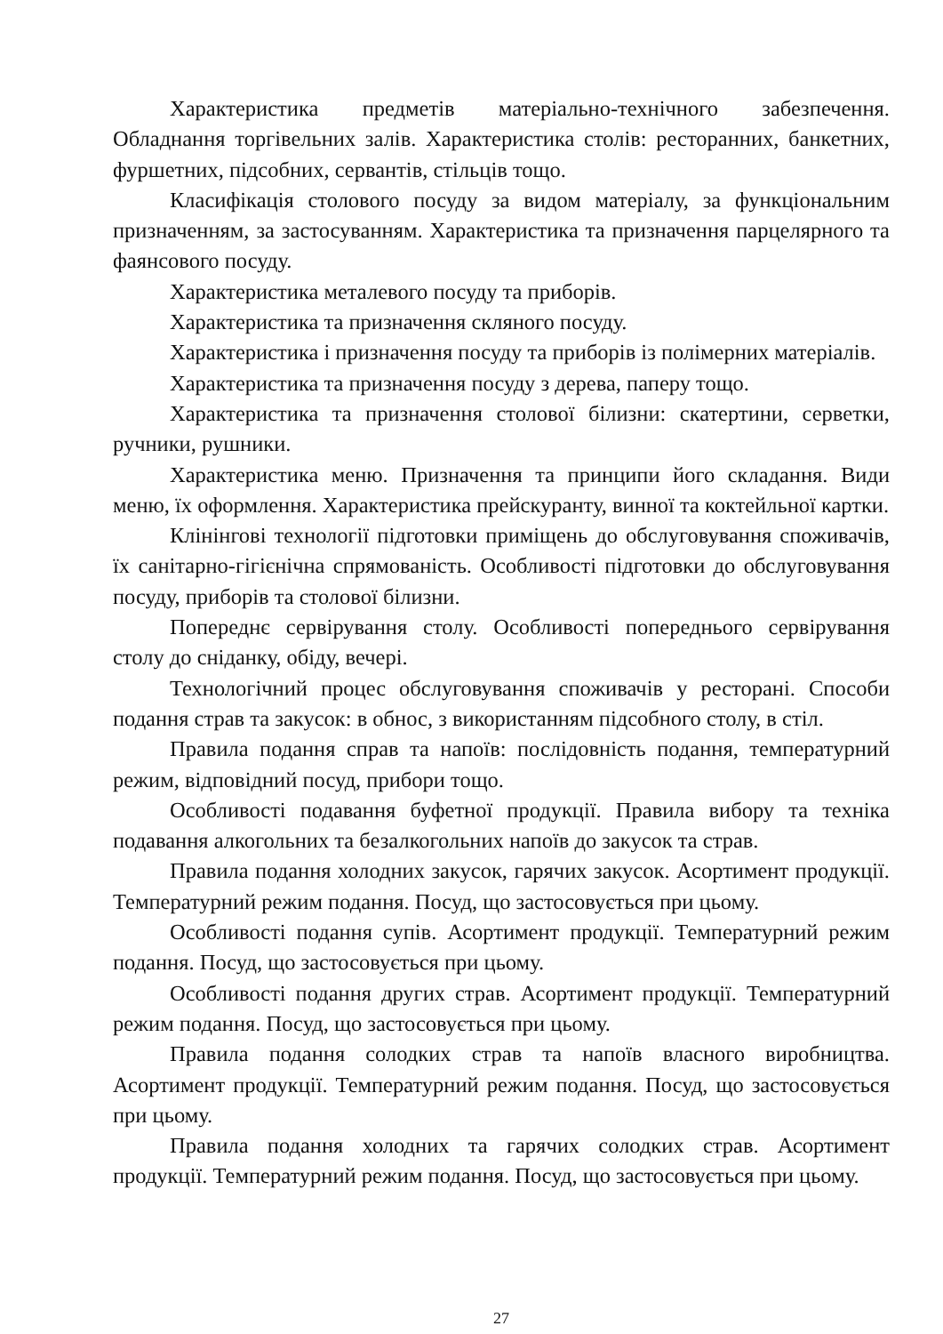Характеристика предметів матеріально-технічного забезпечення. Обладнання торгівельних залів. Характеристика столів: ресторанних, банкетних, фуршетних, підсобних, сервантів, стільців тощо.
Класифікація столового посуду за видом матеріалу, за функціональним призначенням, за застосуванням. Характеристика та призначення парцелярного та фаянсового посуду.
Характеристика металевого посуду та приборів.
Характеристика та призначення скляного посуду.
Характеристика і призначення посуду та приборів із полімерних матеріалів.
Характеристика та призначення посуду з дерева, паперу тощо.
Характеристика та призначення столової білизни: скатертини, серветки, ручники, рушники.
Характеристика меню. Призначення та принципи його складання. Види меню, їх оформлення. Характеристика прейскуранту, винної та коктейльної картки.
Клінінгові технології підготовки приміщень до обслуговування споживачів, їх санітарно-гігієнічна спрямованість. Особливості підготовки до обслуговування посуду, приборів та столової білизни.
Попереднє сервірування столу. Особливості попереднього сервірування столу до сніданку, обіду, вечері.
Технологічний процес обслуговування споживачів у ресторані. Способи подання страв та закусок: в обнос, з використанням підсобного столу, в стіл.
Правила подання справ та напоїв: послідовність подання, температурний режим, відповідний посуд, прибори тощо.
Особливості подавання буфетної продукції. Правила вибору та техніка подавання алкогольних та безалкогольних напоїв до закусок та страв.
Правила подання холодних закусок, гарячих закусок. Асортимент продукції. Температурний режим подання. Посуд, що застосовується при цьому.
Особливості подання супів. Асортимент продукції. Температурний режим подання. Посуд, що застосовується при цьому.
Особливості подання других страв. Асортимент продукції. Температурний режим подання. Посуд, що застосовується при цьому.
Правила подання солодких страв та напоїв власного виробництва. Асортимент продукції. Температурний режим подання. Посуд, що застосовується при цьому.
Правила подання холодних та гарячих солодких страв. Асортимент продукції. Температурний режим подання. Посуд, що застосовується при цьому.
27